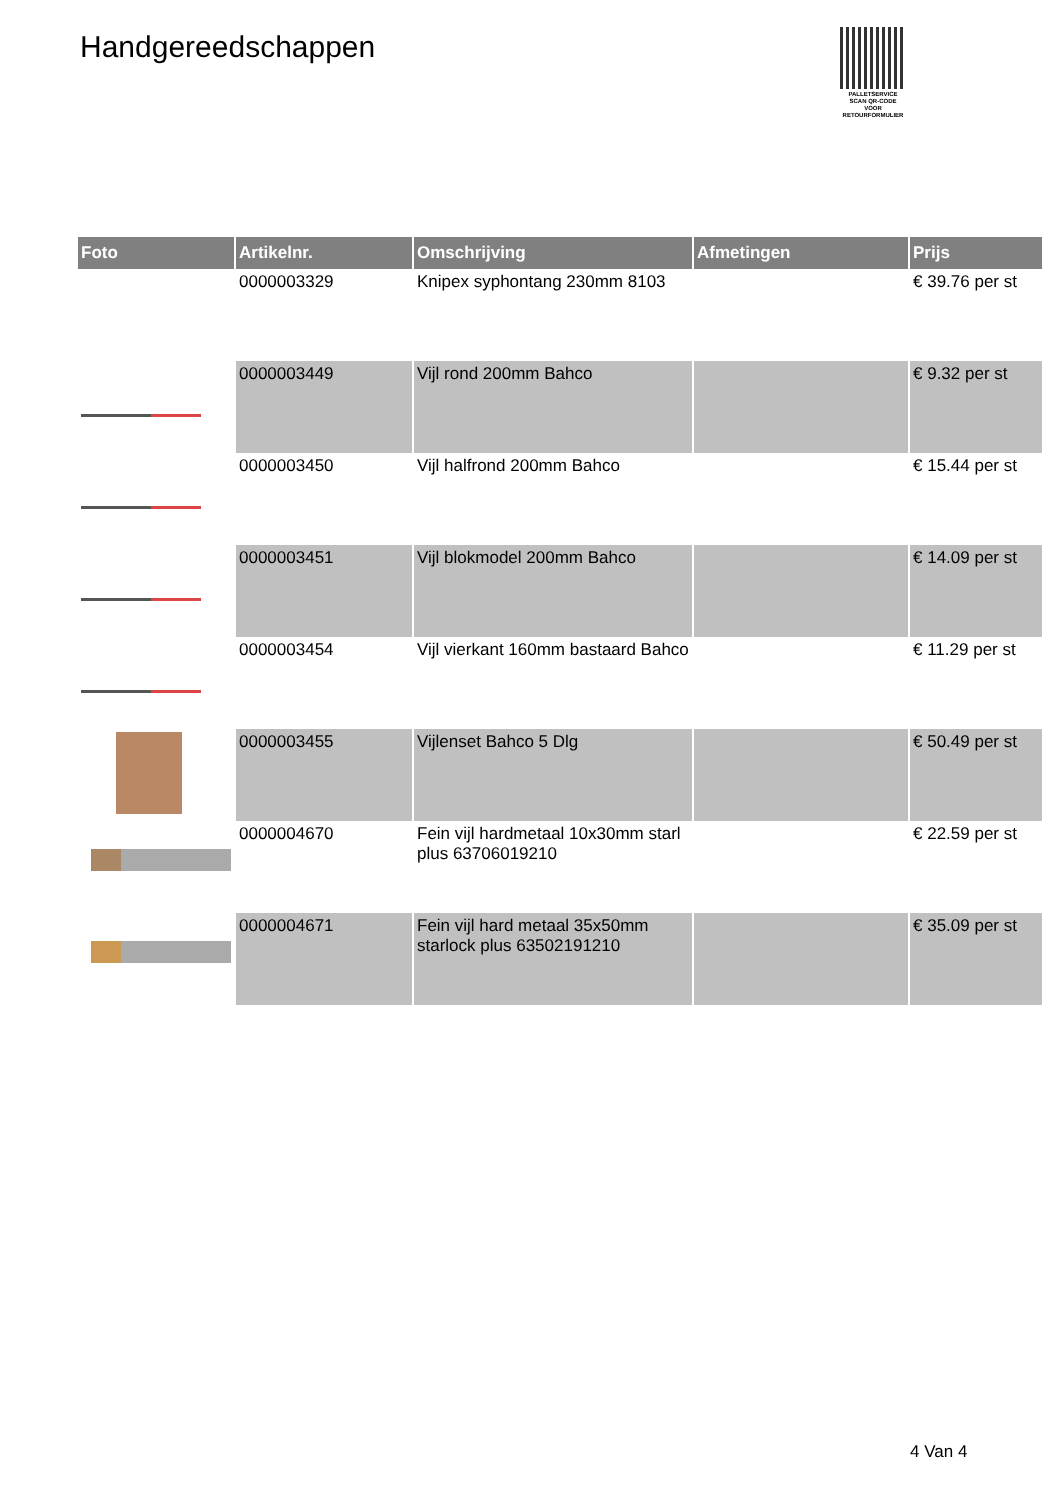Handgereedschappen
PALLETSERVICE
SCAN QR-CODE VOOR RETOURFORMULIER
| Foto | Artikelnr. | Omschrijving | Afmetingen | Prijs |
| --- | --- | --- | --- | --- |
| | 0000003329 | Knipex syphontang 230mm 8103 | | € 39.76 per st |
| | 0000003449 | Vijl rond 200mm Bahco | | € 9.32 per st |
| | 0000003450 | Vijl halfrond 200mm Bahco | | € 15.44 per st |
| | 0000003451 | Vijl blokmodel 200mm Bahco | | € 14.09 per st |
| | 0000003454 | Vijl vierkant 160mm bastaard Bahco | | € 11.29 per st |
| | 0000003455 | Vijlenset Bahco 5 Dlg | | € 50.49 per st |
| | 0000004670 | Fein vijl hardmetaal 10x30mm starl plus 63706019210 | | € 22.59 per st |
| | 0000004671 | Fein vijl hard metaal 35x50mm starlock plus 63502191210 | | € 35.09 per st |
4 Van 4